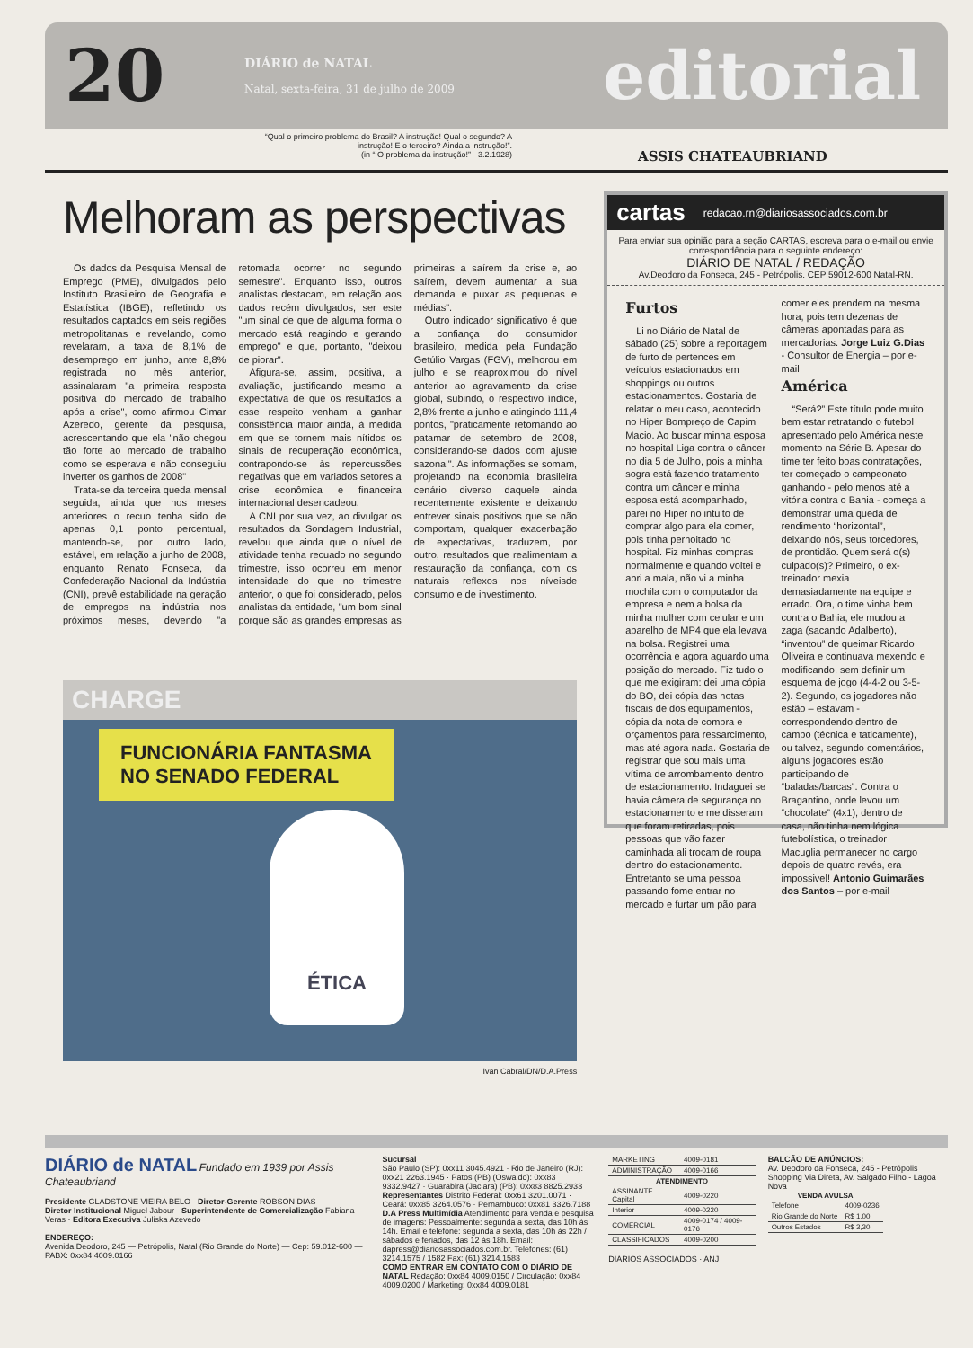20
DIÁRIO de NATAL
Natal, sexta-feira, 31 de julho de 2009
editorial
“Qual o primeiro problema do Brasil? A instrução! Qual o segundo? A instrução! E o terceiro? Ainda a instrução!”.
(in “ O problema da instrução!” - 3.2.1928)
ASSIS CHATEAUBRIAND
Melhoram as perspectivas
Os dados da Pesquisa Mensal de Emprego (PME), divulgados pelo Instituto Brasileiro de Geografia e Estatística (IBGE), refletindo os resultados captados em seis regiões metropolitanas e revelando, como revelaram, a taxa de 8,1% de desemprego em junho, ante 8,8% registrada no mês anterior, assinalaram "a primeira resposta positiva do mercado de trabalho após a crise", como afirmou Cimar Azeredo, gerente da pesquisa, acrescentando que ela "não chegou tão forte ao mercado de trabalho como se esperava e não conseguiu inverter os ganhos de 2008"
Trata-se da terceira queda mensal seguida, ainda que nos meses anteriores o recuo tenha sido de apenas 0,1 ponto percentual, mantendo-se, por outro lado, estável, em relação a junho de 2008, enquanto Renato Fonseca, da Confederação Nacional da Indústria (CNI), prevê estabilidade na geração de empregos na indústria nos próximos meses, devendo "a retomada ocorrer no segundo semestre". Enquanto isso, outros analistas destacam, em relação aos dados recém divulgados, ser este "um sinal de que de alguma forma o mercado está reagindo e gerando emprego" e que, portanto, "deixou de piorar".
Afigura-se, assim, positiva, a avaliação, justificando mesmo a expectativa de que os resultados a esse respeito venham a ganhar consistência maior ainda, à medida em que se tornem mais nítidos os sinais de recuperação econômica, contrapondo-se às repercussões negativas que em variados setores a crise econômica e financeira internacional desencadeou.
A CNI por sua vez, ao divulgar os resultados da Sondagem Industrial, revelou que ainda que o nível de atividade tenha recuado no segundo trimestre, isso ocorreu em menor intensidade do que no trimestre anterior, o que foi considerado, pelos analistas da entidade, "um bom sinal porque são as grandes empresas as primeiras a saírem da crise e, ao saírem, devem aumentar a sua demanda e puxar as pequenas e médias".
Outro indicador significativo é que a confiança do consumidor brasileiro, medida pela Fundação Getúlio Vargas (FGV), melhorou em julho e se reaproximou do nível anterior ao agravamento da crise global, subindo, o respectivo índice, 2,8% frente a junho e atingindo 111,4 pontos, "praticamente retornando ao patamar de setembro de 2008, considerando-se dados com ajuste sazonal". As informações se somam, projetando na economia brasileira cenário diverso daquele ainda recentemente existente e deixando entrever sinais positivos que se não comportam, qualquer exacerbação de expectativas, traduzem, por outro, resultados que realimentam a restauração da confiança, com os naturais reflexos nos níveisde consumo e de investimento.
CHARGE
FUNCIONÁRIA FANTASMA
NO SENADO FEDERAL
ÉTICA
Ivan Cabral/DN/D.A.Press
cartas redacao.rn@diariosassociados.com.br
Para enviar sua opinião para a seção CARTAS, escreva para o e-mail ou envie correspondência para o seguinte endereço:
DIÁRIO DE NATAL / REDAÇÃO
Av.Deodoro da Fonseca, 245 - Petrópolis. CEP 59012-600 Natal-RN.
Furtos
Li no Diário de Natal de sábado (25) sobre a reportagem de furto de pertences em veículos estacionados em shoppings ou outros estacionamentos. Gostaria de relatar o meu caso, acontecido no Hiper Bompreço de Capim Macio. Ao buscar minha esposa no hospital Liga contra o câncer no dia 5 de Julho, pois a minha sogra está fazendo tratamento contra um câncer e minha esposa está acompanhado, parei no Hiper no intuito de comprar algo para ela comer, pois tinha pernoitado no hospital. Fiz minhas compras normalmente e quando voltei e abri a mala, não vi a minha mochila com o computador da empresa e nem a bolsa da minha mulher com celular e um aparelho de MP4 que ela levava na bolsa. Registrei uma ocorrência e agora aguardo uma posição do mercado. Fiz tudo o que me exigiram: dei uma cópia do BO, dei cópia das notas fiscais de dos equipamentos, cópia da nota de compra e orçamentos para ressarcimento, mas até agora nada. Gostaria de registrar que sou mais uma vítima de arrombamento dentro de estacionamento. Indaguei se havia câmera de segurança no estacionamento e me disseram que foram retiradas, pois pessoas que vão fazer caminhada ali trocam de roupa dentro do estacionamento. Entretanto se uma pessoa passando fome entrar no mercado e furtar um pão para comer eles prendem na mesma hora, pois tem dezenas de câmeras apontadas para as mercadorias. Jorge Luiz G.Dias - Consultor de Energia – por e-mail
América
“Será?” Este título pode muito bem estar retratando o futebol apresentado pelo América neste momento na Série B. Apesar do time ter feito boas contratações, ter começado o campeonato ganhando - pelo menos até a vitória contra o Bahia - começa a demonstrar uma queda de rendimento “horizontal”, deixando nós, seus torcedores, de prontidão. Quem será o(s) culpado(s)? Primeiro, o ex-treinador mexia demasiadamente na equipe e errado. Ora, o time vinha bem contra o Bahia, ele mudou a zaga (sacando Adalberto), “inventou” de queimar Ricardo Oliveira e continuava mexendo e modificando, sem definir um esquema de jogo (4-4-2 ou 3-5-2). Segundo, os jogadores não estão – estavam - correspondendo dentro de campo (técnica e taticamente), ou talvez, segundo comentários, alguns jogadores estão participando de “baladas/barcas”. Contra o Bragantino, onde levou um “chocolate” (4x1), dentro de casa, não tinha nem lógica futebolística, o treinador Macuglia permanecer no cargo depois de quatro revés, era impossivel! Antonio Guimarães dos Santos – por e-mail
DIÁRIO de NATAL Fundado em 1939 por Assis Chateaubriand
Presidente GLADSTONE VIEIRA BELO · Diretor-Gerente ROBSON DIAS
Diretor Institucional Miguel Jabour · Superintendente de Comercialização Fabiana Veras · Editora Executiva Juliska Azevedo
ENDEREÇO:
Avenida Deodoro, 245 — Petrópolis, Natal (Rio Grande do Norte) — Cep: 59.012-600 — PABX: 0xx84 4009.0166
Sucursal
São Paulo (SP): 0xx11 3045.4921 · Rio de Janeiro (RJ): 0xx21 2263.1945 · Patos (PB) (Oswaldo): 0xx83 9332.9427 · Guarabira (Jaciara) (PB): 0xx83 8825.2933
Representantes Distrito Federal: 0xx61 3201.0071 · Ceará: 0xx85 3264.0576 · Pernambuco: 0xx81 3326.7188
D.A Press Multimídia Atendimento para venda e pesquisa de imagens: Pessoalmente: segunda a sexta, das 10h às 14h. Email e telefone: segunda a sexta, das 10h às 22h / sábados e feriados, das 12 às 18h. Email: dapress@diariosassociados.com.br. Telefones: (61) 3214.1575 / 1582 Fax: (61) 3214.1583
COMO ENTRAR EM CONTATO COM O DIÁRIO DE NATAL Redação: 0xx84 4009.0150 / Circulação: 0xx84 4009.0200 / Marketing: 0xx84 4009.0181
| MARKETING | 4009-0181 |
| ADMINISTRAÇÃO | 4009-0166 |
| ATENDIMENTO | |
| ASSINANTE Capital | 4009-0220 |
| Interior | 4009-0220 |
| COMERCIAL | 4009-0174 / 4009-0176 |
| CLASSIFICADOS | 4009-0200 |
DIÁRIOS ASSOCIADOS · ANJ
BALCÃO DE ANÚNCIOS:
Av. Deodoro da Fonseca, 245 - Petrópolis
Shopping Via Direta, Av. Salgado Filho - Lagoa Nova
| VENDA AVULSA | |
| --- | --- |
| Telefone | 4009-0236 |
| Rio Grande do Norte | R$ 1,00 |
| Outros Estados | R$ 3,30 |